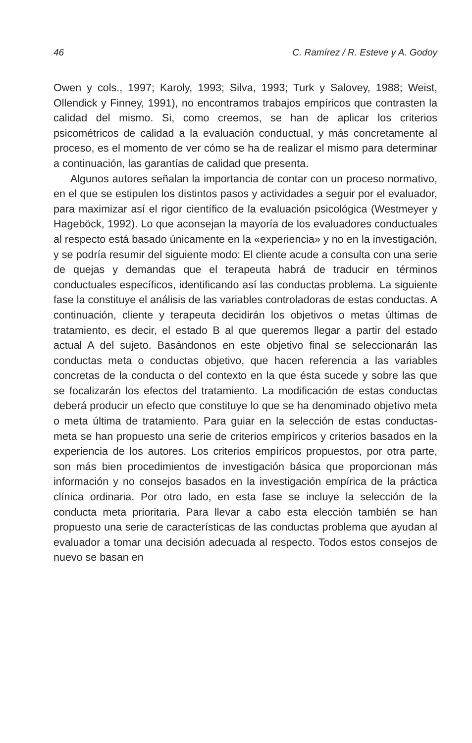46 C. Ramírez / R. Esteve y A. Godoy
Owen y cols., 1997; Karoly, 1993; Silva, 1993; Turk y Salovey, 1988; Weist, Ollendick y Finney, 1991), no encontramos trabajos empíricos que contrasten la calidad del mismo. Si, como creemos, se han de aplicar los criterios psicométricos de calidad a la evaluación conductual, y más concretamente al proceso, es el momento de ver cómo se ha de realizar el mismo para determinar a continuación, las garantías de calidad que presenta.
Algunos autores señalan la importancia de contar con un proceso normativo, en el que se estipulen los distintos pasos y actividades a seguir por el evaluador, para maximizar así el rigor científico de la evaluación psicológica (Westmeyer y Hageböck, 1992). Lo que aconsejan la mayoría de los evaluadores conductuales al respecto está basado únicamente en la «experiencia» y no en la investigación, y se podría resumir del siguiente modo: El cliente acude a consulta con una serie de quejas y demandas que el terapeuta habrá de traducir en términos conductuales específicos, identificando así las conductas problema. La siguiente fase la constituye el análisis de las variables controladoras de estas conductas. A continuación, cliente y terapeuta decidirán los objetivos o metas últimas de tratamiento, es decir, el estado B al que queremos llegar a partir del estado actual A del sujeto. Basándonos en este objetivo final se seleccionarán las conductas meta o conductas objetivo, que hacen referencia a las variables concretas de la conducta o del contexto en la que ésta sucede y sobre las que se focalizarán los efectos del tratamiento. La modificación de estas conductas deberá producir un efecto que constituye lo que se ha denominado objetivo meta o meta última de tratamiento. Para guiar en la selección de estas conductas-meta se han propuesto una serie de criterios empíricos y criterios basados en la experiencia de los autores. Los criterios empíricos propuestos, por otra parte, son más bien procedimientos de investigación básica que proporcionan más información y no consejos basados en la investigación empírica de la práctica clínica ordinaria. Por otro lado, en esta fase se incluye la selección de la conducta meta prioritaria. Para llevar a cabo esta elección también se han propuesto una serie de características de las conductas problema que ayudan al evaluador a tomar una decisión adecuada al respecto. Todos estos consejos de nuevo se basan en